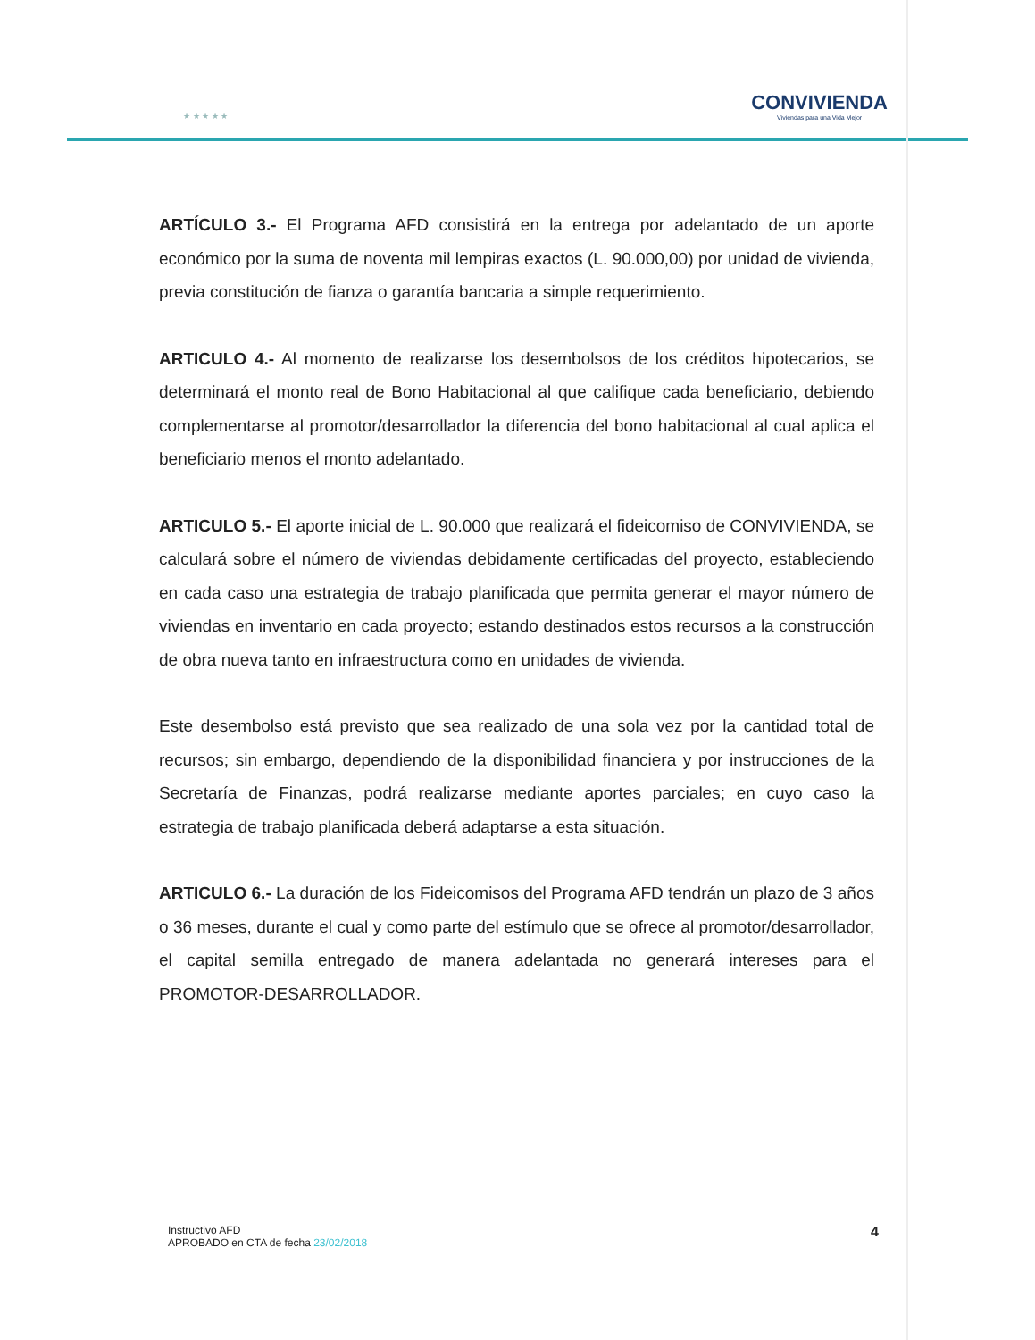★ ★ ★ ★ ★
CONVIVIENDA
Viviendas para una Vida Mejor
ARTÍCULO 3.- El Programa AFD consistirá en la entrega por adelantado de un aporte económico por la suma de noventa mil lempiras exactos (L. 90.000,00) por unidad de vivienda, previa constitución de fianza o garantía bancaria a simple requerimiento.
ARTICULO 4.- Al momento de realizarse los desembolsos de los créditos hipotecarios, se determinará el monto real de Bono Habitacional al que califique cada beneficiario, debiendo complementarse al promotor/desarrollador la diferencia del bono habitacional al cual aplica el beneficiario menos el monto adelantado.
ARTICULO 5.- El aporte inicial de L. 90.000 que realizará el fideicomiso de CONVIVIENDA, se calculará sobre el número de viviendas debidamente certificadas del proyecto, estableciendo en cada caso una estrategia de trabajo planificada que permita generar el mayor número de viviendas en inventario en cada proyecto; estando destinados estos recursos a la construcción de obra nueva tanto en infraestructura como en unidades de vivienda.
Este desembolso está previsto que sea realizado de una sola vez por la cantidad total de recursos; sin embargo, dependiendo de la disponibilidad financiera y por instrucciones de la Secretaría de Finanzas, podrá realizarse mediante aportes parciales; en cuyo caso la estrategia de trabajo planificada deberá adaptarse a esta situación.
ARTICULO 6.- La duración de los Fideicomisos del Programa AFD tendrán un plazo de 3 años o 36 meses, durante el cual y como parte del estímulo que se ofrece al promotor/desarrollador, el capital semilla entregado de manera adelantada no generará intereses para el PROMOTOR-DESARROLLADOR.
Instructivo AFD
APROBADO en CTA de fecha 23/02/2018
4